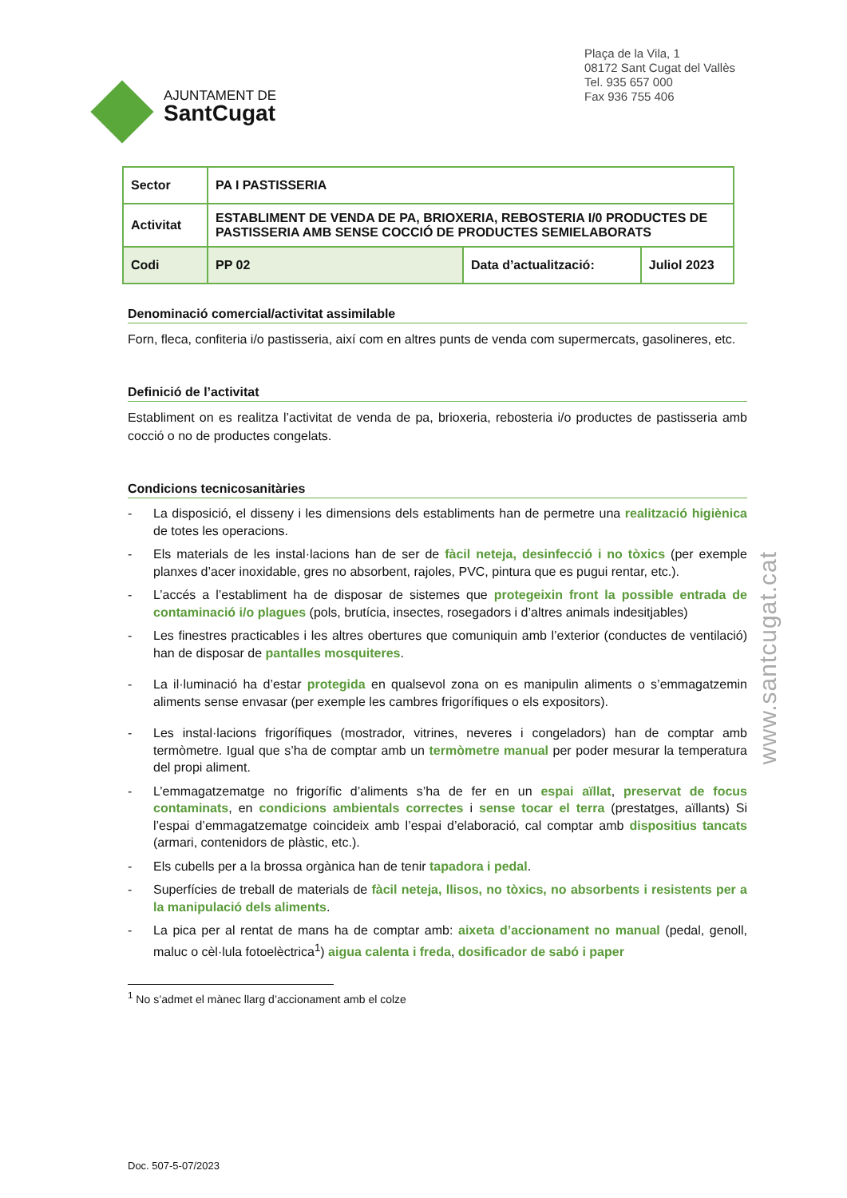AJUNTAMENT DE
SantCugat
Plaça de la Vila, 1
08172 Sant Cugat del Vallès
Tel. 935 657 000
Fax 936 755 406
| Sector | PA I PASTISSERIA | | |
| Activitat | ESTABLIMENT DE VENDA DE PA, BRIOXERIA, REBOSTERIA I/0 PRODUCTES DE PASTISSERIA AMB SENSE COCCIÓ DE PRODUCTES SEMIELABORATS | | |
| Codi | PP 02 | Data d’actualització: | Juliol 2023 |
Denominació comercial/activitat assimilable
Forn, fleca, confiteria i/o pastisseria, així com en altres punts de venda com supermercats, gasolineres, etc.
Definició de l’activitat
Establiment on es realitza l’activitat de venda de pa, brioxeria, rebosteria i/o productes de pastisseria amb cocció o no de productes congelats.
Condicions tecnicosanitàries
- La disposició, el disseny i les dimensions dels establiments han de permetre una realització higiènica de totes les operacions.
- Els materials de les instal·lacions han de ser de fàcil neteja, desinfecció i no tòxics (per exemple planxes d’acer inoxidable, gres no absorbent, rajoles, PVC, pintura que es pugui rentar, etc.).
- L’accés a l’establiment ha de disposar de sistemes que protegeixin front la possible entrada de contaminació i/o plagues (pols, brutícia, insectes, rosegadors i d’altres animals indesitjables)
- Les finestres practicables i les altres obertures que comuniquin amb l’exterior (conductes de ventilació) han de disposar de pantalles mosquiteres.
- La il·luminació ha d’estar protegida en qualsevol zona on es manipulin aliments o s’emmagatzemin aliments sense envasar (per exemple les cambres frigorífiques o els expositors).
- Les instal·lacions frigorífiques (mostrador, vitrines, neveres i congeladors) han de comptar amb termòmetre. Igual que s’ha de comptar amb un termòmetre manual per poder mesurar la temperatura del propi aliment.
- L’emmagatzematge no frigorífic d’aliments s’ha de fer en un espai aïllat, preservat de focus contaminats, en condicions ambientals correctes i sense tocar el terra (prestatges, aïllants) Si l’espai d’emmagatzematge coincideix amb l’espai d’elaboració, cal comptar amb dispositius tancats (armari, contenidors de plàstic, etc.).
- Els cubells per a la brossa orgànica han de tenir tapadora i pedal.
- Superfícies de treball de materials de fàcil neteja, llisos, no tòxics, no absorbents i resistents per a la manipulació dels aliments.
- La pica per al rentat de mans ha de comptar amb: aixeta d’accionament no manual (pedal, genoll, maluc o cèl·lula fotoelèctrica<sup>1</sup>) aigua calenta i freda, dosificador de sabó i paper
<sup>1</sup> No s’admet el mànec llarg d’accionament amb el colze
Doc. 507-5-07/2023
www.santcugat.cat